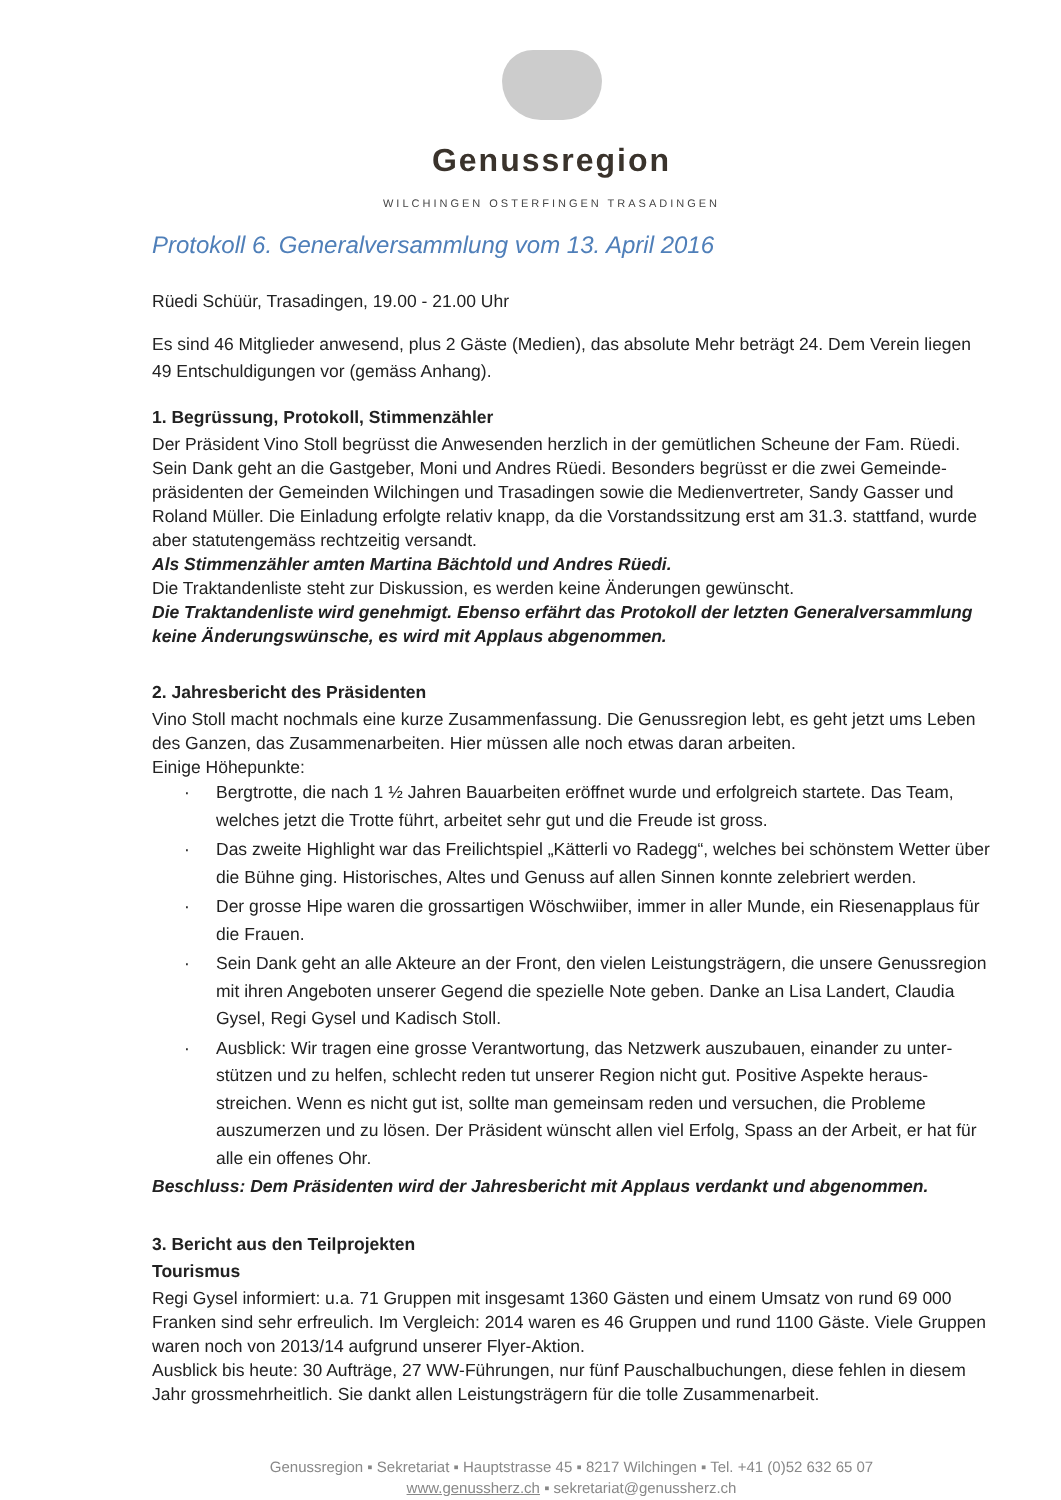Genussregion
WILCHINGEN OSTERFINGEN TRASADINGEN
Protokoll 6. Generalversammlung vom 13. April 2016
Rüedi Schüür, Trasadingen, 19.00 - 21.00 Uhr
Es sind 46 Mitglieder anwesend, plus 2 Gäste (Medien), das absolute Mehr beträgt 24. Dem Verein liegen 49 Entschuldigungen vor (gemäss Anhang).
1. Begrüssung, Protokoll, Stimmenzähler
Der Präsident Vino Stoll begrüsst die Anwesenden herzlich in der gemütlichen Scheune der Fam. Rüedi. Sein Dank geht an die Gastgeber, Moni und Andres Rüedi. Besonders begrüsst er die zwei Gemeinde­präsidenten der Gemeinden Wilchingen und Trasadingen sowie die Medienvertreter, Sandy Gasser und Roland Müller. Die Einladung erfolgte relativ knapp, da die Vorstandssitzung erst am 31.3. stattfand, wurde aber statutengemäss rechtzeitig versandt.
Als Stimmenzähler amten Martina Bächtold und Andres Rüedi.
Die Traktandenliste steht zur Diskussion, es werden keine Änderungen gewünscht.
Die Traktandenliste wird genehmigt. Ebenso erfährt das Protokoll der letzten Generalversammlung keine Änderungswünsche, es wird mit Applaus abgenommen.
2. Jahresbericht des Präsidenten
Vino Stoll macht nochmals eine kurze Zusammenfassung. Die Genussregion lebt, es geht jetzt ums Le­ben des Ganzen, das Zusammenarbeiten. Hier müssen alle noch etwas daran arbeiten.
Einige Höhepunkte:
· Bergtrotte, die nach 1 ½ Jahren Bauarbeiten eröffnet wurde und erfolgreich startete. Das Team, welches jetzt die Trotte führt, arbeitet sehr gut und die Freude ist gross.
· Das zweite Highlight war das Freilichtspiel „Kätterli vo Radegg“, welches bei schönstem Wetter über die Bühne ging. Historisches, Altes und Genuss auf allen Sinnen konnte zelebriert werden.
· Der grosse Hipe waren die grossartigen Wöschwiiber, immer in aller Munde, ein Riesenapplaus für die Frauen.
· Sein Dank geht an alle Akteure an der Front, den vielen Leistungsträgern, die unsere Genussre­gion mit ihren Angeboten unserer Gegend die spezielle Note geben. Danke an Lisa Landert, Claudia Gysel, Regi Gysel und Kadisch Stoll.
· Ausblick: Wir tragen eine grosse Verantwortung, das Netzwerk auszubauen, einander zu unter­stützen und zu helfen, schlecht reden tut unserer Region nicht gut. Positive Aspekte heraus­streichen. Wenn es nicht gut ist, sollte man gemeinsam reden und versuchen, die Probleme auszumerzen und zu lösen. Der Präsident wünscht allen viel Erfolg, Spass an der Arbeit, er hat für alle ein offenes Ohr.
Beschluss: Dem Präsidenten wird der Jahresbericht mit Applaus verdankt und abgenommen.
3. Bericht aus den Teilprojekten
Tourismus
Regi Gysel informiert: u.a. 71 Gruppen mit insgesamt 1360 Gästen und einem Umsatz von rund 69 000 Franken sind sehr erfreulich. Im Vergleich: 2014 waren es 46 Gruppen und rund 1100 Gäste. Viele Gruppen waren noch von 2013/14 aufgrund unserer Flyer-Aktion.
Ausblick bis heute: 30 Aufträge, 27 WW-Führungen, nur fünf Pauschalbuchungen, diese fehlen in die­sem Jahr grossmehrheitlich. Sie dankt allen Leistungsträgern für die tolle Zusammenarbeit.
Genussregion ▪ Sekretariat ▪ Hauptstrasse 45 ▪ 8217 Wilchingen ▪ Tel. +41 (0)52 632 65 07
www.genussherz.ch ▪ sekretariat@genussherz.ch